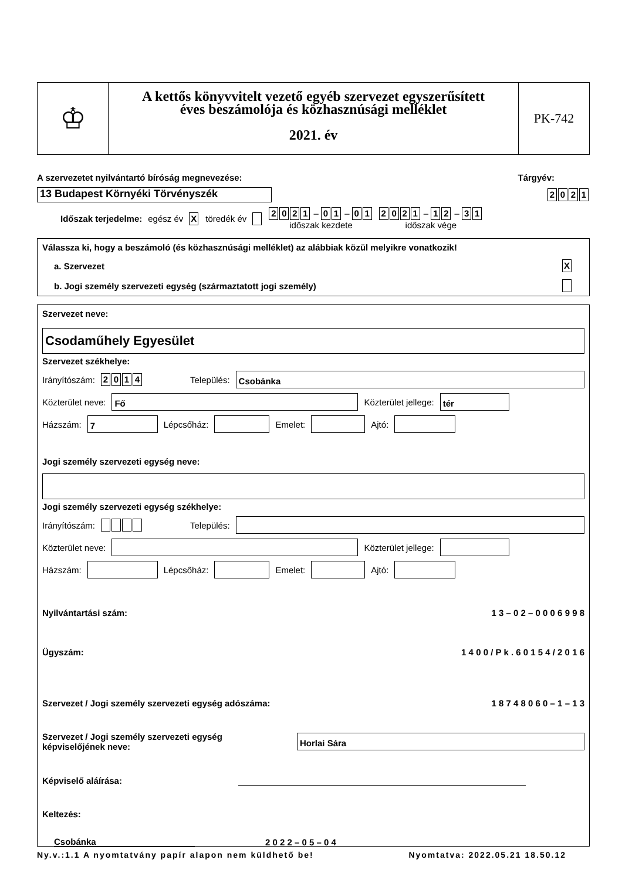♔
A kettős könyvvitelt vezető egyéb szervezet egyszerűsített
éves beszámolója és közhasznúsági melléklet
2021. év
PK-742
A szervezetet nyilvántartó bíróság megnevezése: Tárgyév:
13 Budapest Környéki Törvényszék 2021
Időszak terjedelme: egész év X töredék év 2021 – 0 1 – 0 1
időszak kezdete 2021 – 1 2 – 3 1
időszak vége
Válassza ki, hogy a beszámoló (és közhasznúsági melléklet) az alábbiak közül melyikre vonatkozik!
a. Szervezet X
b. Jogi személy szervezeti egység (származtatott jogi személy)
Szervezet neve:
Csodaműhely Egyesület
Szervezet székhelye:
Irányítószám: 2014 Település:
Csobánka
Közterület neve:
Fő
Közterület jellege:
tér
Házszám:
7
Lépcsőház:
Emelet:
Ajtó:
Jogi személy szervezeti egység neve:
Jogi személy szervezeti egység székhelye:
Irányítószám: Település:
Közterület neve:
Közterület jellege:
Házszám:
Lépcsőház:
Emelet:
Ajtó:
Nyilvántartási szám: 1 3 – 0 2 – 0 0 0 6 9 9 8
Ügyszám: 1 4 0 0 / P k . 6 0 1 5 4 / 2 0 1 6
Szervezet / Jogi személy szervezeti egység adószáma: 1 8 7 4 8 0 6 0 – 1 – 1 3
Szervezet / Jogi személy szervezeti egység
képviselőjének neve:
Horlai Sára
Képviselő aláírása:
Keltezés:
Csobánka 2 0 2 2 – 0 5 – 0 4
Ny.v.:1.1 A nyomtatvány papír alapon nem küldhető be! Nyomtatva: 2022.05.21 18.50.12